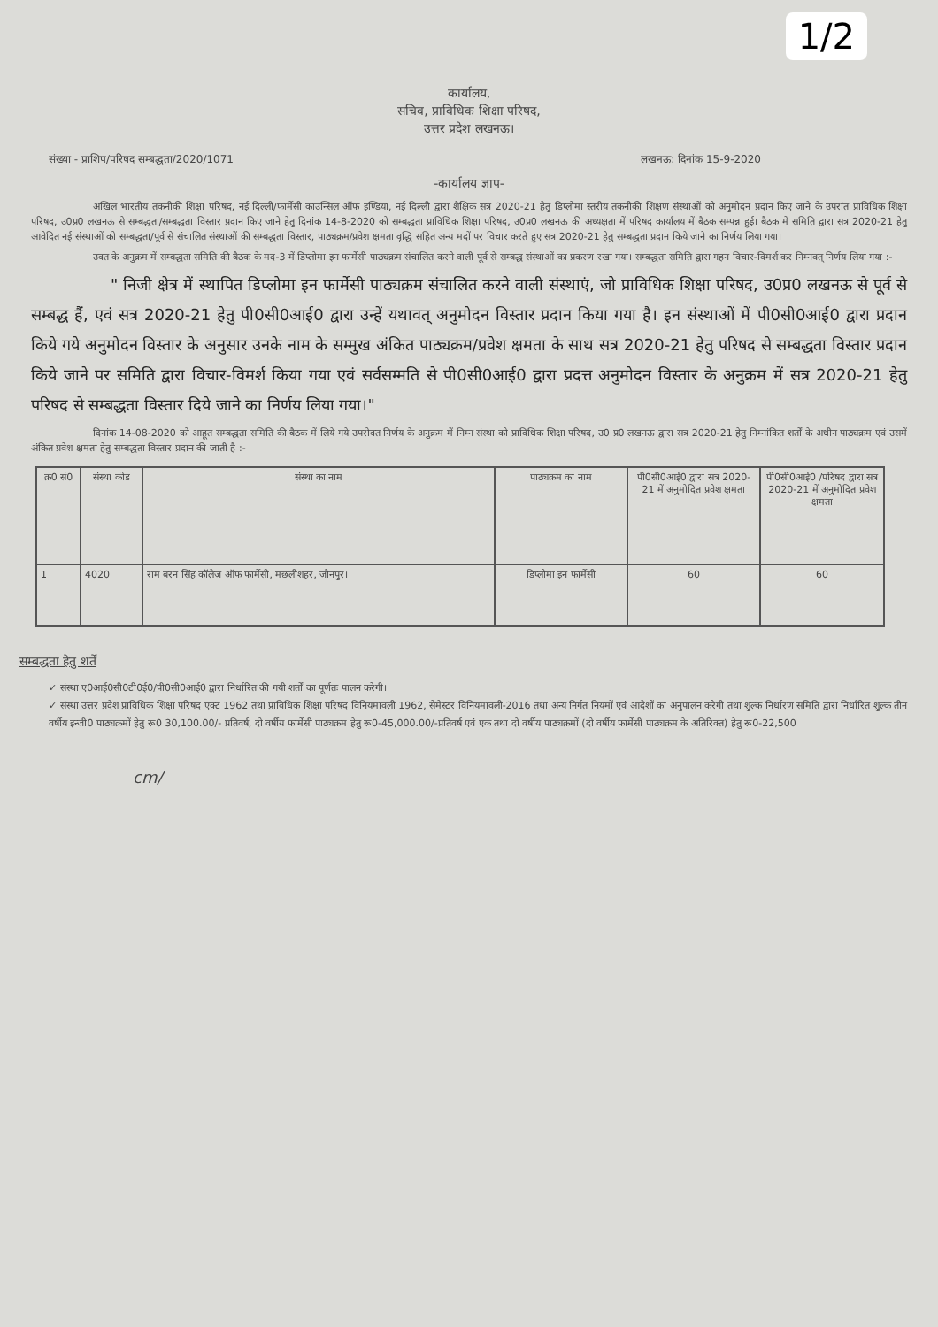1/2
कार्यालय,
सचिव, प्राविधिक शिक्षा परिषद,
उत्तर प्रदेश लखनऊ।
संख्या - प्राशिप/परिषद सम्बद्धता/2020/1071 लखनऊ: दिनांक 15-9-2020
-कार्यालय ज्ञाप-
अखिल भारतीय तकनीकी शिक्षा परिषद, नई दिल्ली/फार्मेसी काउन्सिल ऑफ इण्डिया, नई दिल्ली द्वारा शैक्षिक सत्र 2020-21 हेतु डिप्लोमा स्तरीय तकनीकी शिक्षण संस्थाओं को अनुमोदन प्रदान किए जाने के उपरांत प्राविधिक शिक्षा परिषद, उ0प्र0 लखनऊ से सम्बद्धता/सम्बद्धता विस्तार प्रदान किए जाने हेतु दिनांक 14-8-2020 को सम्बद्धता प्राविधिक शिक्षा परिषद, उ0प्र0 लखनऊ की अध्यक्षता में परिषद कार्यालय में बैठक सम्पन्न हुई। बैठक में समिति द्वारा सत्र 2020-21 हेतु आवेदित नई संस्थाओं को सम्बद्धता/पूर्व से संचालित संस्थाओं की सम्बद्धता विस्तार, पाठ्यक्रम/प्रवेश क्षमता वृद्धि सहित अन्य मदों पर विचार करते हुए सत्र 2020-21 हेतु सम्बद्धता प्रदान किये जाने का निर्णय लिया गया।
उक्त के अनुक्रम में सम्बद्धता समिति की बैठक के मद-3 में डिप्लोमा इन फार्मेसी पाठ्यक्रम संचालित करने वाली पूर्व से सम्बद्ध संस्थाओं का प्रकरण रखा गया। सम्बद्धता समिति द्वारा गहन विचार-विमर्श कर निम्नवत् निर्णय लिया गया :-
" निजी क्षेत्र में स्थापित डिप्लोमा इन फार्मेसी पाठ्यक्रम संचालित करने वाली संस्थाएं, जो प्राविधिक शिक्षा परिषद, उ0प्र0 लखनऊ से पूर्व से सम्बद्ध हैं, एवं सत्र 2020-21 हेतु पी0सी0आई0 द्वारा उन्हें यथावत् अनुमोदन विस्तार प्रदान किया गया है। इन संस्थाओं में पी0सी0आई0 द्वारा प्रदान किये गये अनुमोदन विस्तार के अनुसार उनके नाम के सम्मुख अंकित पाठ्यक्रम/प्रवेश क्षमता के साथ सत्र 2020-21 हेतु परिषद से सम्बद्धता विस्तार प्रदान किये जाने पर समिति द्वारा विचार-विमर्श किया गया एवं सर्वसम्मति से पी0सी0आई0 द्वारा प्रदत्त अनुमोदन विस्तार के अनुक्रम में सत्र 2020-21 हेतु परिषद से सम्बद्धता विस्तार दिये जाने का निर्णय लिया गया।"
दिनांक 14-08-2020 को आहूत सम्बद्धता समिति की बैठक में लिये गये उपरोक्त निर्णय के अनुक्रम में निम्न संस्था को प्राविधिक शिक्षा परिषद, उ0 प्र0 लखनऊ द्वारा सत्र 2020-21 हेतु निम्नांकित शर्तों के अधीन पाठ्यक्रम एवं उसमें अंकित प्रवेश क्षमता हेतु सम्बद्धता विस्तार प्रदान की जाती है :-
| क्र0 सं0 | संस्था कोड | संस्था का नाम | पाठ्यक्रम का नाम | पी0सी0आई0 द्वारा सत्र 2020-21 में अनुमोदित प्रवेश क्षमता | पी0सी0आई0 /परिषद द्वारा सत्र 2020-21 में अनुमोदित प्रवेश क्षमता |
| --- | --- | --- | --- | --- | --- |
| 1 | 4020 | राम बरन सिंह कॉलेज ऑफ फार्मेसी, मछलीशहर, जौनपुर। | डिप्लोमा इन फार्मेसी | 60 | 60 |
सम्बद्धता हेतु शर्तें
✓ संस्था ए0आई0सी0टी0ई0/पी0सी0आई0 द्वारा निर्धारित की गयी शर्तों का पूर्णतः पालन करेगी।
✓ संस्था उत्तर प्रदेश प्राविधिक शिक्षा परिषद एक्ट 1962 तथा प्राविधिक शिक्षा परिषद विनियमावली 1962, सेमेस्टर विनियमावली-2016 तथा अन्य निर्गत नियमों एवं आदेशों का अनुपालन करेगी तथा शुल्क निर्धारण समिति द्वारा निर्धारित शुल्क तीन वर्षीय इन्जी0 पाठ्यक्रमों हेतु रू0 30,100.00/- प्रतिवर्ष, दो वर्षीय फार्मेसी पाठ्यक्रम हेतु रू0-45,000.00/-प्रतिवर्ष एवं एक तथा दो वर्षीय पाठ्यक्रमों (दो वर्षीय फार्मेसी पाठ्यक्रम के अतिरिक्त) हेतु रू0-22,500
cm/